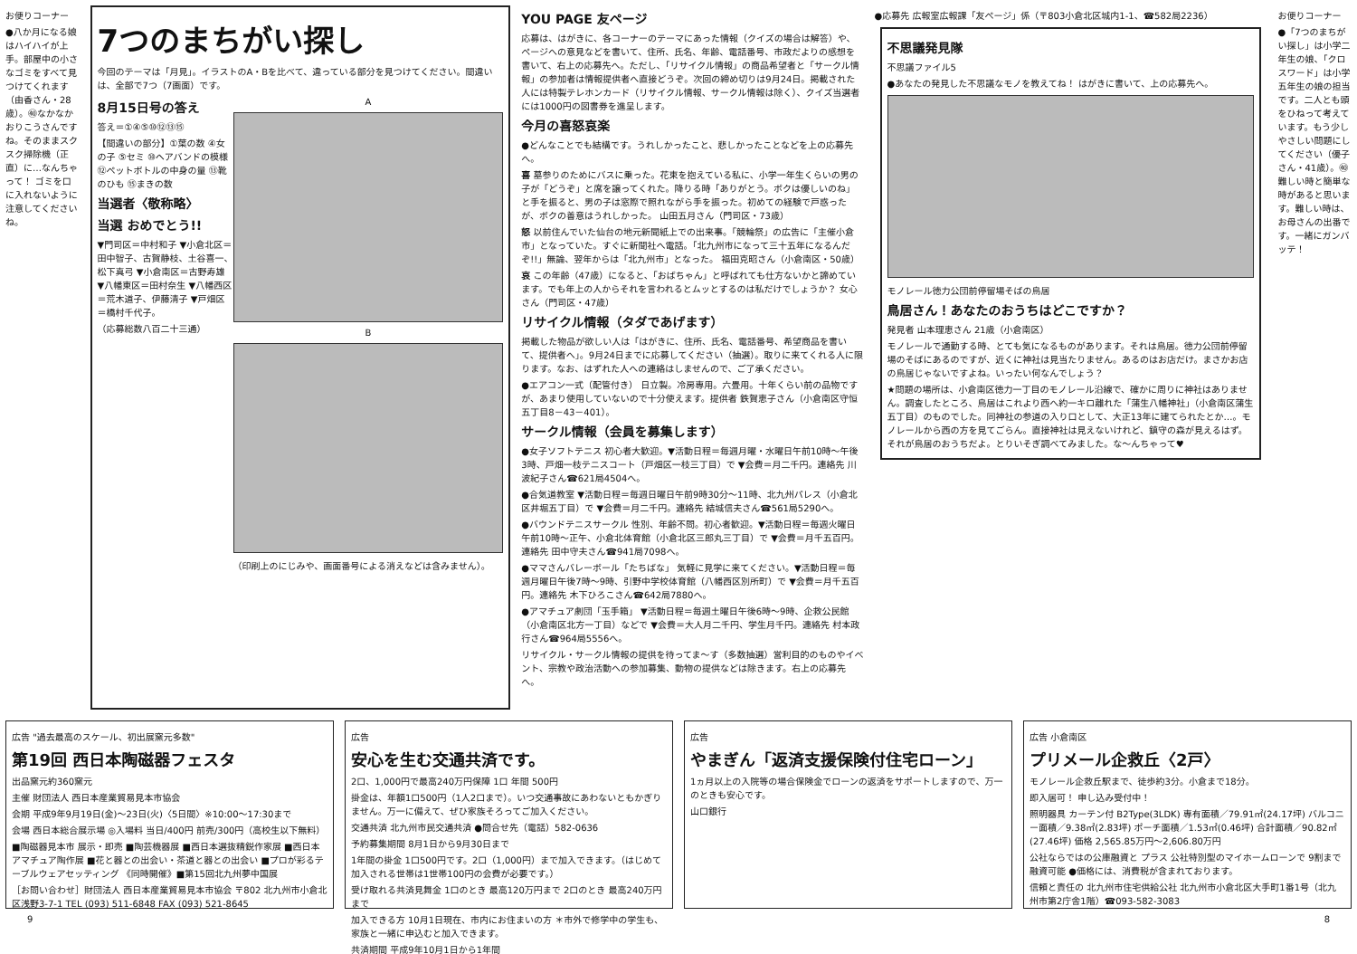お便りコーナー
●八か月になる娘はハイハイが上手。部屋中の小さなゴミをすべて見つけてくれます（由香さん・28歳）。㊵なかなかおりこうさんですね。そのままスクスク掃除機（正直）に…なんちゃって！ ゴミを口に入れないように注意してくださいね。
7つのまちがい探し
今回のテーマは「月見」。イラストのA・Bを比べて、違っている部分を見つけてください。間違いは、全部で7つ（7画面）です。
8月15日号の答え
答え＝①④⑤⑩⑫⑬⑮
【間違いの部分】①葉の数 ④女の子 ⑤セミ ⑩ヘアバンドの模様 ⑫ペットボトルの中身の量 ⑬靴のひも ⑮まきの数
当選者〈敬称略〉
当選 おめでとう!!
▼門司区＝中村和子 ▼小倉北区＝田中智子、古賀静枝、土谷喜一、松下真弓 ▼小倉南区＝古野寿雄 ▼八幡東区＝田村奈生 ▼八幡西区＝荒木道子、伊藤清子 ▼戸畑区＝橋村千代子。
（応募総数八百二十三通）
A
B
（印刷上のにじみや、画面番号による消えなどは含みません）。
YOU PAGE 友ページ
応募は、はがきに、各コーナーのテーマにあった情報（クイズの場合は解答）や、ページへの意見などを書いて、住所、氏名、年齢、電話番号、市政だよりの感想を書いて、右上の応募先へ。ただし、「リサイクル情報」の商品希望者と「サークル情報」の参加者は情報提供者へ直接どうぞ。次回の締め切りは9月24日。掲載された人には特製テレホンカード（リサイクル情報、サークル情報は除く）、クイズ当選者には1000円の図書券を進呈します。
今月の喜怒哀楽
●どんなことでも結構です。うれしかったこと、悲しかったことなどを上の応募先へ。
喜 墓参りのためにバスに乗った。花束を抱えている私に、小学一年生くらいの男の子が「どうぞ」と席を譲ってくれた。降りる時「ありがとう。ボクは優しいのね」と手を振ると、男の子は窓際で照れながら手を振った。初めての経験で戸惑ったが、ボクの善意はうれしかった。 山田五月さん（門司区・73歳）
怒 以前住んでいた仙台の地元新聞紙上での出来事。「競輪祭」の広告に「主催小倉市」となっていた。すぐに新聞社へ電話。「北九州市になって三十五年になるんだぞ!!」無論、翌年からは「北九州市」となった。 福田克昭さん（小倉南区・50歳）
哀 この年齢（47歳）になると、「おばちゃん」と呼ばれても仕方ないかと諦めています。でも年上の人からそれを言われるとムッとするのは私だけでしょうか？ 女心さん（門司区・47歳）
リサイクル情報（タダであげます）
掲載した物品が欲しい人は「はがきに、住所、氏名、電話番号、希望商品を書いて、提供者へ」。9月24日までに応募してください（抽選）。取りに来てくれる人に限ります。なお、はずれた人への連絡はしませんので、ご了承ください。
●エアコン一式（配管付き） 日立製。冷房専用。六畳用。十年くらい前の品物ですが、あまり使用していないので十分使えます。提供者 鉄賀恵子さん（小倉南区守恒五丁目8－43－401）。
サークル情報（会員を募集します）
●女子ソフトテニス 初心者大歓迎。▼活動日程＝毎週月曜・水曜日午前10時～午後3時、戸畑一枝テニスコート（戸畑区一枝三丁目）で ▼会費＝月二千円。連絡先 川波紀子さん☎621局4504へ。
●合気道教室 ▼活動日程＝毎週日曜日午前9時30分～11時、北九州パレス（小倉北区井堀五丁目）で ▼会費＝月二千円。連絡先 結城信夫さん☎561局5290へ。
●バウンドテニスサークル 性別、年齢不問。初心者歓迎。▼活動日程＝毎週火曜日午前10時～正午、小倉北体育館（小倉北区三郎丸三丁目）で ▼会費＝月千五百円。連絡先 田中守夫さん☎941局7098へ。
●ママさんバレーボール「たちばな」 気軽に見学に来てください。▼活動日程＝毎週月曜日午後7時～9時、引野中学校体育館（八幡西区別所町）で ▼会費＝月千五百円。連絡先 木下ひろこさん☎642局7880へ。
●アマチュア劇団「玉手箱」 ▼活動日程＝毎週土曜日午後6時～9時、企救公民館（小倉南区北方一丁目）などで ▼会費＝大人月二千円、学生月千円。連絡先 村本政行さん☎964局5556へ。
リサイクル・サークル情報の提供を待ってま～す（多数抽選）営利目的のものやイベント、宗教や政治活動への参加募集、動物の提供などは除きます。右上の応募先へ。
●応募先 広報室広報課「友ページ」係（〒803小倉北区城内1-1、☎582局2236）
不思議発見隊
不思議ファイル5
●あなたの発見した不思議なモノを教えてね！ はがきに書いて、上の応募先へ。
モノレール徳力公団前停留場そばの鳥居
鳥居さん！あなたのおうちはどこですか？
発見者 山本理恵さん 21歳（小倉南区）
モノレールで通勤する時、とても気になるものがあります。それは鳥居。徳力公団前停留場のそばにあるのですが、近くに神社は見当たりません。あるのはお店だけ。まさかお店の鳥居じゃないですよね。いったい何なんでしょう？
★問題の場所は、小倉南区徳力一丁目のモノレール沿線で、確かに周りに神社はありません。調査したところ、鳥居はこれより西へ約一キロ離れた「蒲生八幡神社」（小倉南区蒲生五丁目）のものでした。同神社の参道の入り口として、大正13年に建てられたとか…。モノレールから西の方を見てごらん。直接神社は見えないけれど、鎮守の森が見えるはず。それが鳥居のおうちだよ。とりいそぎ調べてみました。な～んちゃって♥
お便りコーナー
●「7つのまちがい探し」は小学二年生の娘、「クロスワード」は小学五年生の娘の担当です。二人とも頭をひねって考えています。もう少しやさしい問題にしてください（優子さん・41歳）。㊵難しい時と簡単な時があると思います。難しい時は、お母さんの出番です。一緒にガンバッテ！
広告 "過去最高のスケール、初出展窯元多数"
第19回 西日本陶磁器フェスタ
出品窯元約360窯元
主催 財団法人 西日本産業貿易見本市協会
会期 平成9年9月19日(金)～23日(火)〈5日間〉※10:00～17:30まで
会場 西日本総合展示場 ◎入場料 当日/400円 前売/300円（高校生以下無料）
■陶磁器見本市 展示・即売 ■陶芸機器展 ■西日本選抜精鋭作家展 ■西日本アマチュア陶作展 ■花と器との出会い・茶道と器との出会い ■プロが彩るテーブルウェアセッティング 《同時開催》■第15回北九州夢中国展
［お問い合わせ］財団法人 西日本産業貿易見本市協会 〒802 北九州市小倉北区浅野3-7-1 TEL (093) 511-6848 FAX (093) 521-8645
広告
安心を生む交通共済です。
2口、1,000円で最高240万円保障 1口 年間 500円
掛金は、年額1口500円（1人2口まで）。いつ交通事故にあわないともかぎりません。万一に備えて、ぜひ家族そろってご加入ください。
交通共済 北九州市民交通共済 ●問合せ先（電話）582-0636
予約募集期間 8月1日から9月30日まで
1年間の掛金 1口500円です。2口（1,000円）まで加入できます。（はじめて加入される世帯は1世帯100円の会費が必要です。）
受け取れる共済見舞金 1口のとき 最高120万円まで 2口のとき 最高240万円まで
加入できる方 10月1日現在、市内にお住まいの方 ＊市外で修学中の学生も、家族と一緒に申込むと加入できます。
共済期間 平成9年10月1日から1年間
広告
やまぎん「返済支援保険付住宅ローン」
1ヵ月以上の入院等の場合保険金でローンの返済をサポートしますので、万一のときも安心です。
山口銀行
広告 小倉南区
プリメール企救丘〈2戸〉
モノレール企救丘駅まで、徒歩約3分。小倉まで18分。
即入居可！ 申し込み受付中！
照明器具 カーテン付 B2Type(3LDK) 専有面積／79.91㎡(24.17坪) バルコニー面積／9.38㎡(2.83坪) ポーチ面積／1.53㎡(0.46坪) 合計面積／90.82㎡(27.46坪) 価格 2,565.85万円～2,606.80万円
公社ならではの公庫融資と プラス 公社特別型のマイホームローンで 9割まで融資可能 ●価格には、消費税が含まれております。
信頼と責任の 北九州市住宅供給公社 北九州市小倉北区大手町1番1号（北九州市第2庁舎1階）☎093-582-3083
9 8